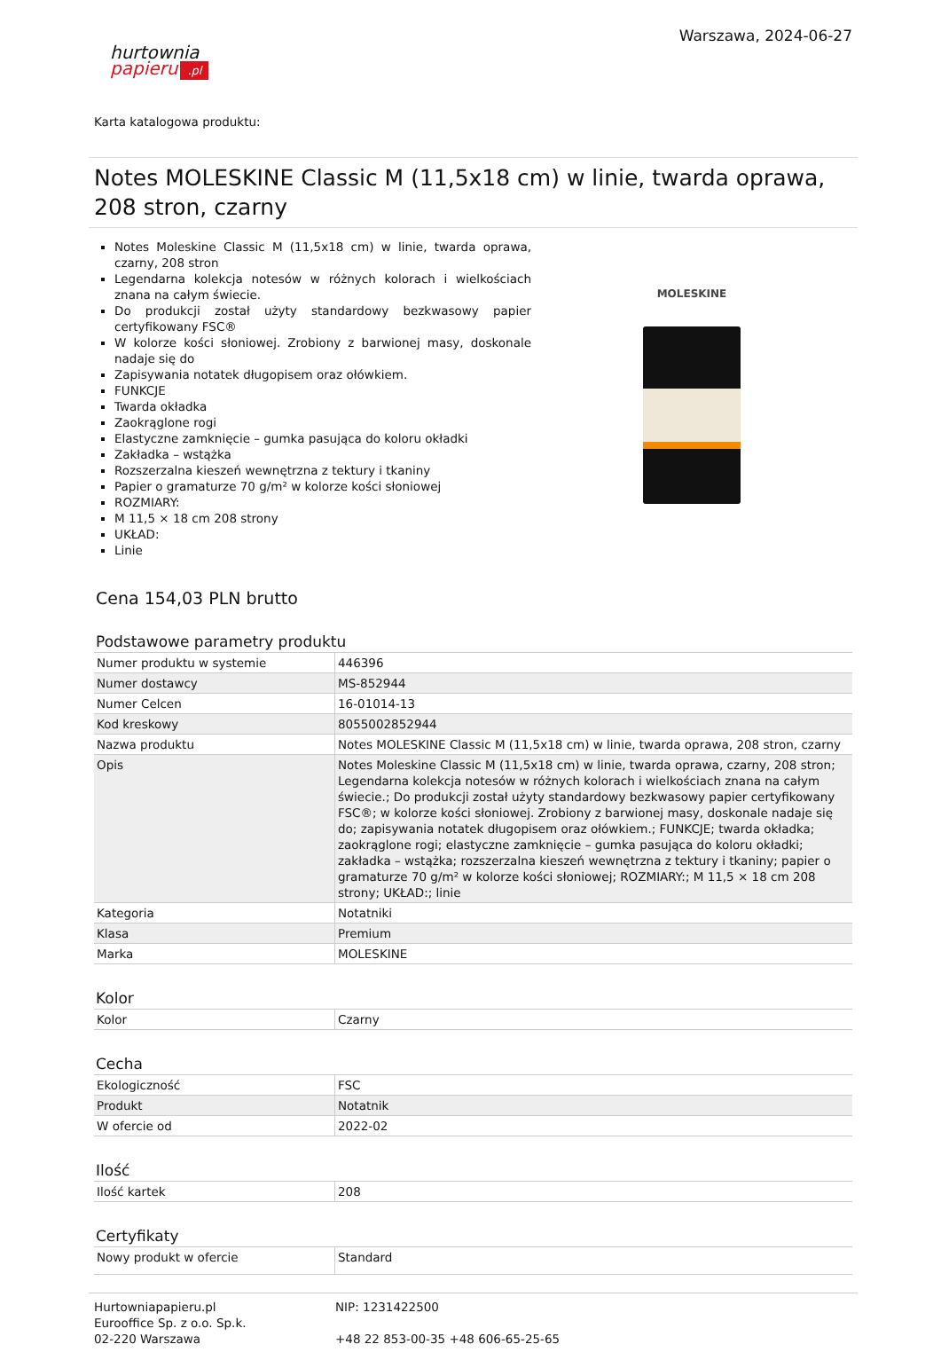hurtownia
papieru.pl
Warszawa, 2024-06-27
Karta katalogowa produktu:
Notes MOLESKINE Classic M (11,5x18 cm) w linie, twarda oprawa, 208 stron, czarny
Notes Moleskine Classic M (11,5x18 cm) w linie, twarda oprawa, czarny, 208 stron
Legendarna kolekcja notesów w różnych kolorach i wielkościach znana na całym świecie.
Do produkcji został użyty standardowy bezkwasowy papier certyfikowany FSC®
W kolorze kości słoniowej. Zrobiony z barwionej masy, doskonale nadaje się do
Zapisywania notatek długopisem oraz ołówkiem.
FUNKCJE
Twarda okładka
Zaokrąglone rogi
Elastyczne zamknięcie – gumka pasująca do koloru okładki
Zakładka – wstążka
Rozszerzalna kieszeń wewnętrzna z tektury i tkaniny
Papier o gramaturze 70 g/m² w kolorze kości słoniowej
ROZMIARY:
M 11,5 × 18 cm 208 strony
UKŁAD:
Linie
MOLESKINE
Cena 154,03 PLN brutto
Podstawowe parametry produktu
| Numer produktu w systemie | 446396 |
| Numer dostawcy | MS-852944 |
| Numer Celcen | 16-01014-13 |
| Kod kreskowy | 8055002852944 |
| Nazwa produktu | Notes MOLESKINE Classic M (11,5x18 cm) w linie, twarda oprawa, 208 stron, czarny |
| Opis | Notes Moleskine Classic M (11,5x18 cm) w linie, twarda oprawa, czarny, 208 stron; Legendarna kolekcja notesów w różnych kolorach i wielkościach znana na całym świecie.; Do produkcji został użyty standardowy bezkwasowy papier certyfikowany FSC®; w kolorze kości słoniowej. Zrobiony z barwionej masy, doskonale nadaje się do; zapisywania notatek długopisem oraz ołówkiem.; FUNKCJE; twarda okładka; zaokrąglone rogi; elastyczne zamknięcie – gumka pasująca do koloru okładki; zakładka – wstążka; rozszerzalna kieszeń wewnętrzna z tektury i tkaniny; papier o gramaturze 70 g/m² w kolorze kości słoniowej; ROZMIARY:; M 11,5 × 18 cm 208 strony; UKŁAD:; linie |
| Kategoria | Notatniki |
| Klasa | Premium |
| Marka | MOLESKINE |
Kolor
| Kolor | Czarny |
Cecha
| Ekologiczność | FSC |
| Produkt | Notatnik |
| W ofercie od | 2022-02 |
Ilość
| Ilość kartek | 208 |
Certyfikaty
| Nowy produkt w ofercie | Standard |
Hurtowniapapieru.pl
Eurooffice Sp. z o.o. Sp.k.
02-220 Warszawa
NIP: 1231422500
+48 22 853-00-35 +48 606-65-25-65